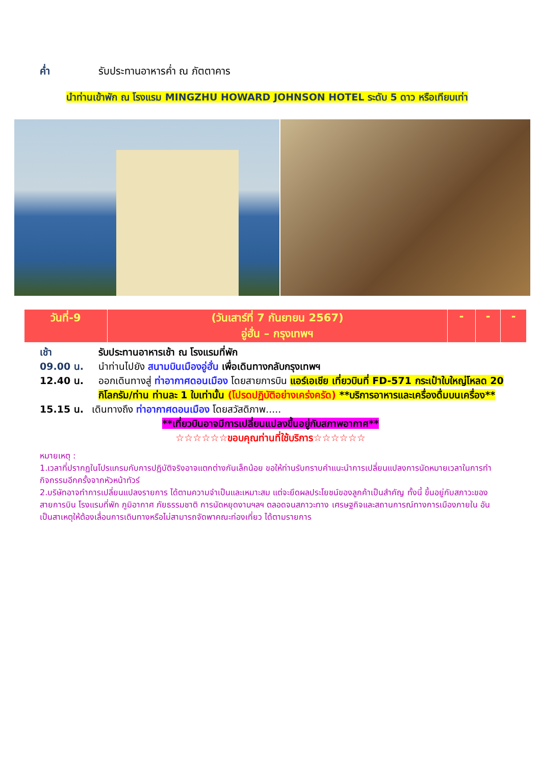ค่ำ รับประทานอาหารค่ำ ณ ภัตตาคาร
นำท่านเข้าพัก ณ โรงแรม MINGZHU HOWARD JOHNSON HOTEL ระดับ 5 ดาว หรือเทียบเท่า
| วันที่-9 | (วันเสาร์ที่ 7 กันยายน 2567) อู่ฮั่น – กรุงเทพฯ | - | - | - |
เช้า รับประทานอาหารเช้า ณ โรงแรมที่พัก
09.00 น. นำท่านไปยัง สนามบินเมืองอู่ฮั่น เพื่อเดินทางกลับกรุงเทพฯ
12.40 น. ออกเดินทางสู่ ท่าอากาศดอนเมือง โดยสายการบิน แอร์เอเชีย เที่ยวบินที่ FD-571 กระเป๋าใบใหญ่โหลด 20 กิโลกรัม/ท่าน ท่านละ 1 ใบเท่านั้น (โปรดปฏิบัติอย่างเคร่งครัด) **บริการอาหารและเครื่องดื่มบนเครื่อง**
15.15 น. เดินทางถึง ท่าอากาศดอนเมือง โดยสวัสดิภาพ.....
**เที่ยวบินอาจมีการเปลี่ยนแปลงขึ้นอยู่กับสภาพอากาศ**
☆☆☆☆☆☆ขอบคุณท่านที่ใช้บริการ☆☆☆☆☆☆
หมายเหตุ :
1.เวลาที่ปรากฏในโปรแกรมกับการปฏิบัติจริงอาจแตกต่างกันเล็กน้อย ขอให้ท่านรับทราบคำแนะนำการเปลี่ยนแปลงการนัดหมายเวลาในการทำกิจกรรมอีกครั้งจากหัวหน้าทัวร์
2.บริษัทอาจทำการเปลี่ยนแปลงรายการ ได้ตามความจำเป็นและเหมาะสม แต่จะยึดผลประโยชน์ของลูกค้าเป็นสำคัญ ทั้งนี้ ขึ้นอยู่กับสภาวะของสายการบิน โรงแรมที่พัก ภูมิอากาศ ภัยธรรมชาติ การนัดหยุดงานฯลฯ ตลอดจนสภาวะทาง เศรษฐกิจและสถานการณ์ทางการเมืองภายใน อันเป็นสาเหตุให้ต้องเลื่อนการเดินทางหรือไม่สามารถจัดพาคณะท่องเที่ยว ได้ตามรายการ